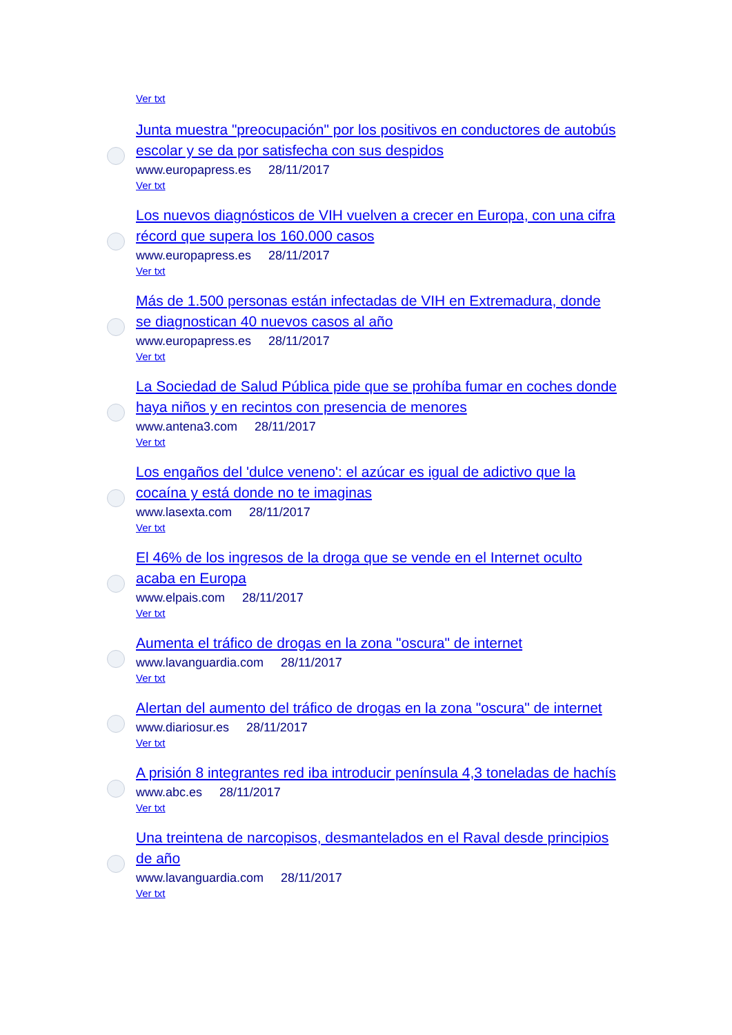Ver txt
Junta muestra "preocupación" por los positivos en conductores de autobús escolar y se da por satisfecha con sus despidos
www.europapress.es 28/11/2017
Ver txt
Los nuevos diagnósticos de VIH vuelven a crecer en Europa, con una cifra récord que supera los 160.000 casos
www.europapress.es 28/11/2017
Ver txt
Más de 1.500 personas están infectadas de VIH en Extremadura, donde se diagnostican 40 nuevos casos al año
www.europapress.es 28/11/2017
Ver txt
La Sociedad de Salud Pública pide que se prohíba fumar en coches donde haya niños y en recintos con presencia de menores
www.antena3.com 28/11/2017
Ver txt
Los engaños del 'dulce veneno': el azúcar es igual de adictivo que la cocaína y está donde no te imaginas
www.lasexta.com 28/11/2017
Ver txt
El 46% de los ingresos de la droga que se vende en el Internet oculto acaba en Europa
www.elpais.com 28/11/2017
Ver txt
Aumenta el tráfico de drogas en la zona "oscura" de internet
www.lavanguardia.com 28/11/2017
Ver txt
Alertan del aumento del tráfico de drogas en la zona "oscura" de internet
www.diariosur.es 28/11/2017
Ver txt
A prisión 8 integrantes red iba introducir península 4,3 toneladas de hachís
www.abc.es 28/11/2017
Ver txt
Una treintena de narcopisos, desmantelados en el Raval desde principios de año
www.lavanguardia.com 28/11/2017
Ver txt